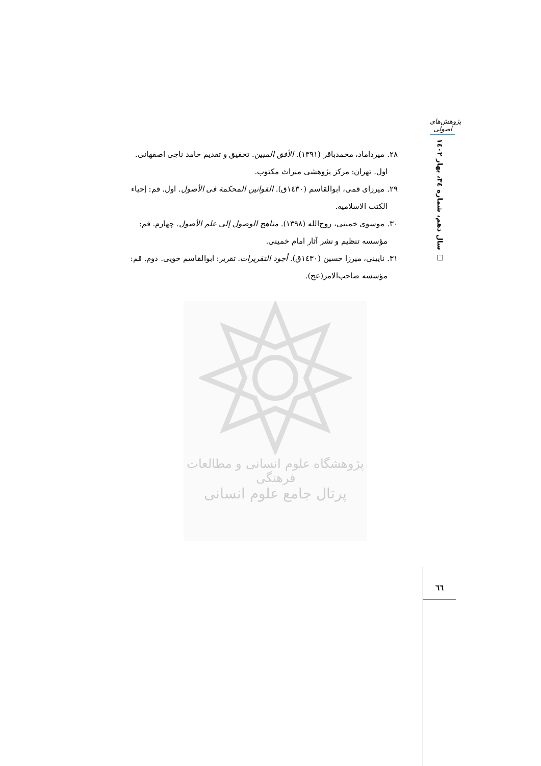پژوهش‌های اصولی
سال دهم، شماره ۳٤، بهار ۱٤۰۲ □
۲۸. میرداماد، محمدباقر (۱۳۹۱). الأفق المبین. تحقیق و تقدیم حامد ناجی اصفهانی.
اول. تهران: مرکز پژوهشی میراث مکتوب.
۲۹. میرزای قمی، ابوالقاسم (۱٤۳۰ق). القوانین المحکمة فی الأصول. اول. قم: إحیاء
الکتب الاسلامیة.
۳۰. موسوی خمینی، روح‌الله (۱۳۹۸). مناهج الوصول إلی علم الأصول. چهارم. قم:
مؤسسه تنظیم و نشر آثار امام خمینی.
۳۱. نایینی، میرزا حسین (۱٤۳۰ق). أجود التقریرات. تقریر: ابوالقاسم خویی. دوم. قم:
مؤسسه صاحب‌الامر(عج).
پژوهشگاه علوم انسانی و مطالعات فرهنگی
پرتال جامع علوم انسانی
٦٦